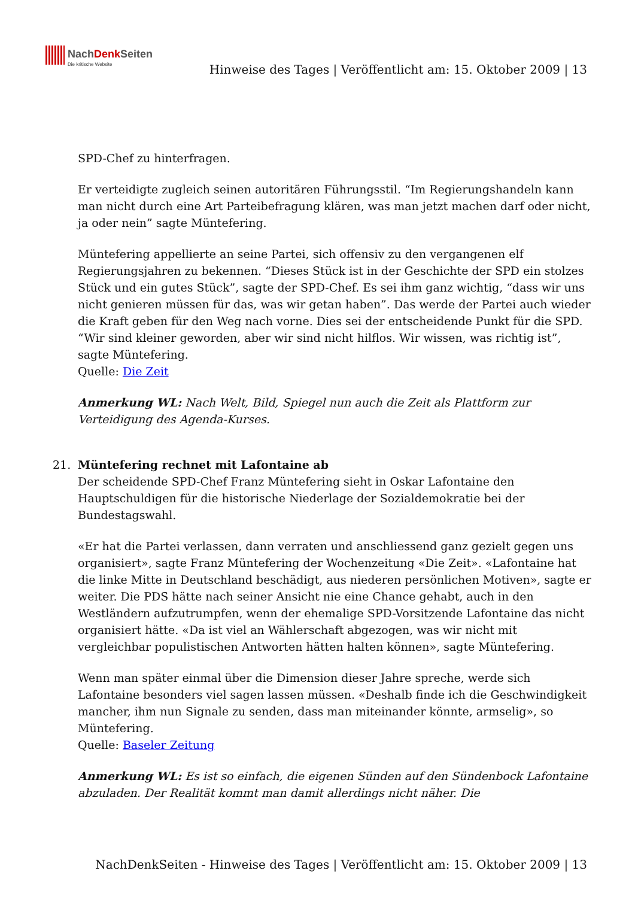NachDenk Seiten
Die kritische Website
Hinweise des Tages | Veröffentlicht am: 15. Oktober 2009 | 13
SPD-Chef zu hinterfragen.
Er verteidigte zugleich seinen autoritären Führungsstil. “Im Regierungshandeln kann man nicht durch eine Art Parteibefragung klären, was man jetzt machen darf oder nicht, ja oder nein” sagte Müntefering.
Müntefering appellierte an seine Partei, sich offensiv zu den vergangenen elf Regierungsjahren zu bekennen. “Dieses Stück ist in der Geschichte der SPD ein stolzes Stück und ein gutes Stück”, sagte der SPD-Chef. Es sei ihm ganz wichtig, “dass wir uns nicht genieren müssen für das, was wir getan haben”. Das werde der Partei auch wieder die Kraft geben für den Weg nach vorne. Dies sei der entscheidende Punkt für die SPD. “Wir sind kleiner geworden, aber wir sind nicht hilflos. Wir wissen, was richtig ist”, sagte Müntefering.
Quelle: Die Zeit
Anmerkung WL: Nach Welt, Bild, Spiegel nun auch die Zeit als Plattform zur Verteidigung des Agenda-Kurses.
21. Müntefering rechnet mit Lafontaine ab
Der scheidende SPD-Chef Franz Müntefering sieht in Oskar Lafontaine den Hauptschuldigen für die historische Niederlage der Sozialdemokratie bei der Bundestagswahl.
«Er hat die Partei verlassen, dann verraten und anschliessend ganz gezielt gegen uns organisiert», sagte Franz Müntefering der Wochenzeitung «Die Zeit». «Lafontaine hat die linke Mitte in Deutschland beschädigt, aus niederen persönlichen Motiven», sagte er weiter. Die PDS hätte nach seiner Ansicht nie eine Chance gehabt, auch in den Westländern aufzutrumpfen, wenn der ehemalige SPD-Vorsitzende Lafontaine das nicht organisiert hätte. «Da ist viel an Wählerschaft abgezogen, was wir nicht mit vergleichbar populistischen Antworten hätten halten können», sagte Müntefering.
Wenn man später einmal über die Dimension dieser Jahre spreche, werde sich Lafontaine besonders viel sagen lassen müssen. «Deshalb finde ich die Geschwindigkeit mancher, ihm nun Signale zu senden, dass man miteinander könnte, armselig», so Müntefering.
Quelle: Baseler Zeitung
Anmerkung WL: Es ist so einfach, die eigenen Sünden auf den Sündenbock Lafontaine abzuladen. Der Realität kommt man damit allerdings nicht näher. Die
NachDenkSeiten - Hinweise des Tages | Veröffentlicht am: 15. Oktober 2009 | 13